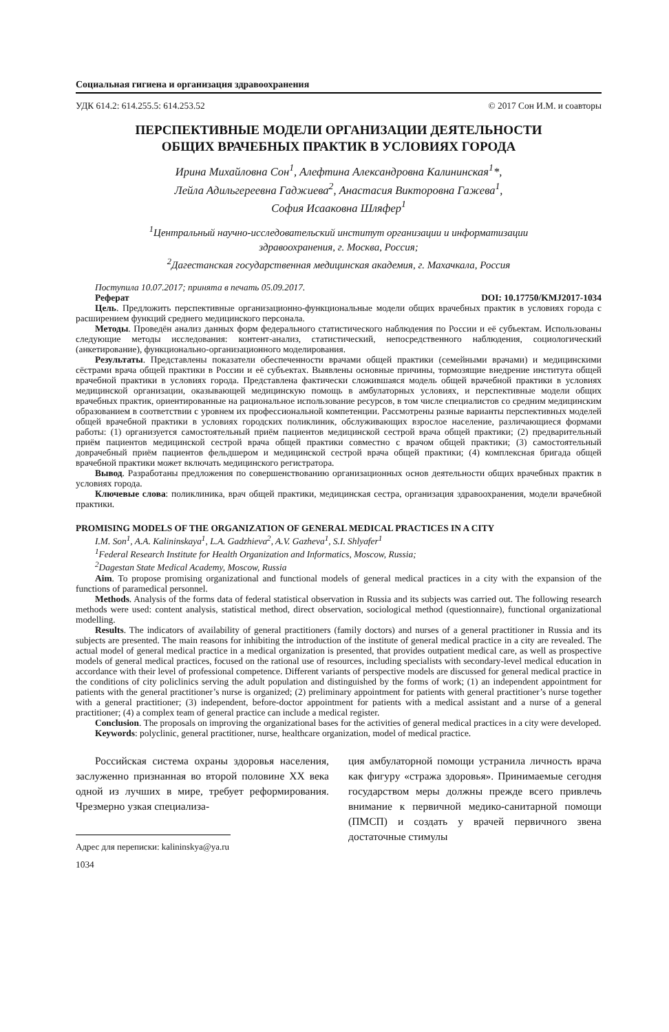Социальная гигиена и организация здравоохранения
УДК 614.2: 614.255.5: 614.253.52 © 2017 Сон И.М. и соавторы
ПЕРСПЕКТИВНЫЕ МОДЕЛИ ОРГАНИЗАЦИИ ДЕЯТЕЛЬНОСТИ
ОБЩИХ ВРАЧЕБНЫХ ПРАКТИК В УСЛОВИЯХ ГОРОДА
Ирина Михайловна Сон<sup>1</sup>, Алефтина Александровна Калининская<sup>1</sup>*,
Лейла Адильгереевна Гаджиева<sup>2</sup>, Анастасия Викторовна Гажева<sup>1</sup>,
София Исааковна Шляфер<sup>1</sup>
<sup>1</sup> Центральный научно-исследовательский институт организации и информатизации
здравоохранения, г. Москва, Россия;
<sup>2</sup> Дагестанская государственная медицинская академия, г. Махачкала, Россия
Поступила 10.07.2017; принята в печать 05.09.2017.
Реферат DOI: 10.17750/KMJ2017-1034
Цель. Предложить перспективные организационно-функциональные модели общих врачебных практик в условиях города с расширением функций среднего медицинского персонала.
Методы. Проведён анализ данных форм федерального статистического наблюдения по России и её субъектам. Использованы следующие методы исследования: контент-анализ, статистический, непосредственного наблюдения, социологический (анкетирование), функционально-организационного моделирования.
Результаты. Представлены показатели обеспеченности врачами общей практики (семейными врачами) и медицинскими сёстрами врача общей практики в России и её субъектах. Выявлены основные причины, тормозящие внедрение института общей врачебной практики в условиях города. Представлена фактически сложившаяся модель общей врачебной практики в условиях медицинской организации, оказывающей медицинскую помощь в амбулаторных условиях, и перспективные модели общих врачебных практик, ориентированные на рациональное использование ресурсов, в том числе специалистов со средним медицинским образованием в соответствии с уровнем их профессиональной компетенции. Рассмотрены разные варианты перспективных моделей общей врачебной практики в условиях городских поликлиник, обслуживающих взрослое население, различающиеся формами работы: (1) организуется самостоятельный приём пациентов медицинской сестрой врача общей практики; (2) предварительный приём пациентов медицинской сестрой врача общей практики совместно с врачом общей практики; (3) самостоятельный доврачебный приём пациентов фельдшером и медицинской сестрой врача общей практики; (4) комплексная бригада общей врачебной практики может включать медицинского регистратора.
Вывод. Разработаны предложения по совершенствованию организационных основ деятельности общих врачебных практик в условиях города.
Ключевые слова: поликлиника, врач общей практики, медицинская сестра, организация здравоохранения, модели врачебной практики.
PROMISING MODELS OF THE ORGANIZATION OF GENERAL MEDICAL PRACTICES IN A CITY
I.M. Son<sup>1</sup>, A.A. Kalininskaya<sup>1</sup>, L.A. Gadzhieva<sup>2</sup>, A.V. Gazheva<sup>1</sup>, S.I. Shlyafer<sup>1</sup>
<sup>1</sup> Federal Research Institute for Health Organization and Informatics, Moscow, Russia;
<sup>2</sup> Dagestan State Medical Academy, Moscow, Russia
Aim. To propose promising organizational and functional models of general medical practices in a city with the expansion of the functions of paramedical personnel.
Methods. Analysis of the forms data of federal statistical observation in Russia and its subjects was carried out. The following research methods were used: content analysis, statistical method, direct observation, sociological method (questionnaire), functional organizational modelling.
Results. The indicators of availability of general practitioners (family doctors) and nurses of a general practitioner in Russia and its subjects are presented. The main reasons for inhibiting the introduction of the institute of general medical practice in a city are revealed. The actual model of general medical practice in a medical organization is presented, that provides outpatient medical care, as well as prospective models of general medical practices, focused on the rational use of resources, including specialists with secondary-level medical education in accordance with their level of professional competence. Different variants of perspective models are discussed for general medical practice in the conditions of city policlinics serving the adult population and distinguished by the forms of work; (1) an independent appointment for patients with the general practitioner’s nurse is organized; (2) preliminary appointment for patients with general practitioner’s nurse together with a general practitioner; (3) independent, before-doctor appointment for patients with a medical assistant and a nurse of a general practitioner; (4) a complex team of general practice can include a medical register.
Conclusion. The proposals on improving the organizational bases for the activities of general medical practices in a city were developed.
Keywords: polyclinic, general practitioner, nurse, healthcare organization, model of medical practice.
Российская система охраны здоровья населения, заслуженно признанная во второй половине XX века одной из лучших в мире, требует реформирования. Чрезмерно узкая специализа-
Адрес для переписки: kalininskya@ya.ru
1034
ция амбулаторной помощи устранила личность врача как фигуру «стража здоровья». Принимаемые сегодня государством меры должны прежде всего привлечь внимание к первичной медико-санитарной помощи (ПМСП) и создать у врачей первичного звена достаточные стимулы